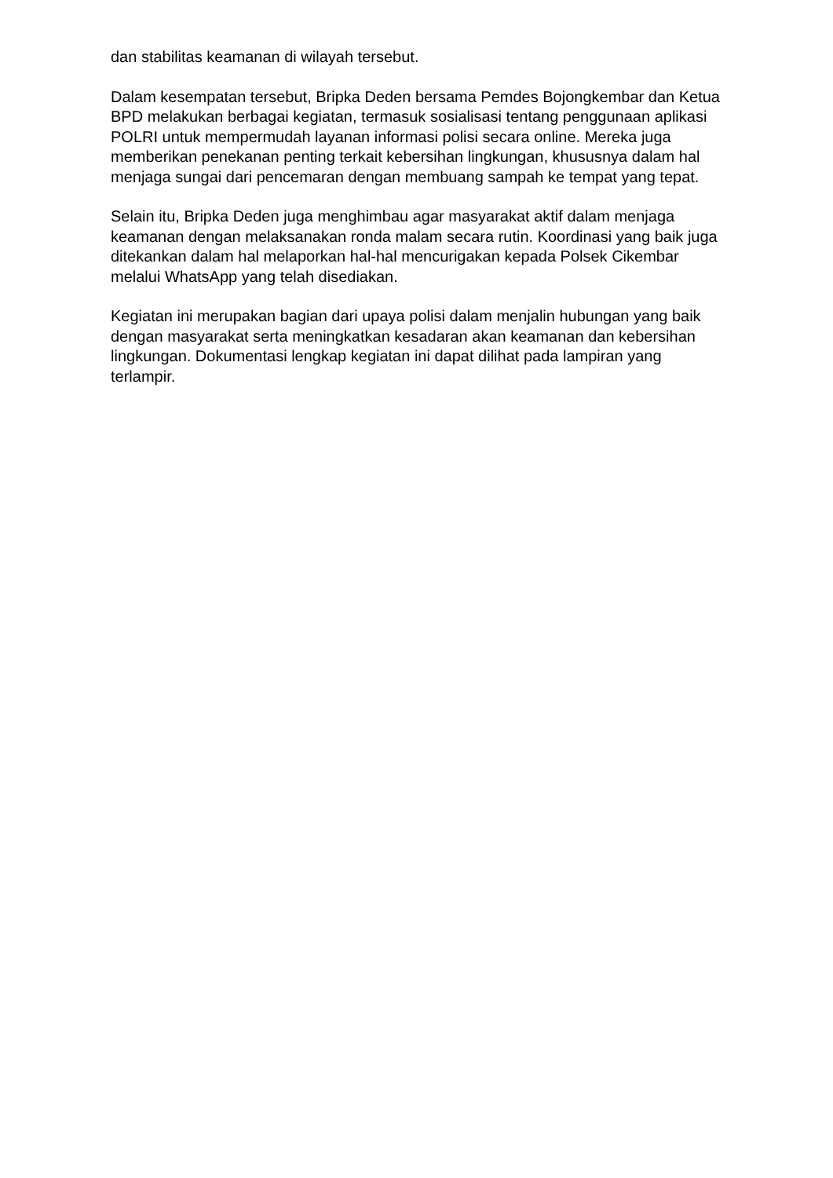dan stabilitas keamanan di wilayah tersebut.
Dalam kesempatan tersebut, Bripka Deden bersama Pemdes Bojongkembar dan Ketua BPD melakukan berbagai kegiatan, termasuk sosialisasi tentang penggunaan aplikasi POLRI untuk mempermudah layanan informasi polisi secara online. Mereka juga memberikan penekanan penting terkait kebersihan lingkungan, khususnya dalam hal menjaga sungai dari pencemaran dengan membuang sampah ke tempat yang tepat.
Selain itu, Bripka Deden juga menghimbau agar masyarakat aktif dalam menjaga keamanan dengan melaksanakan ronda malam secara rutin. Koordinasi yang baik juga ditekankan dalam hal melaporkan hal-hal mencurigakan kepada Polsek Cikembar melalui WhatsApp yang telah disediakan.
Kegiatan ini merupakan bagian dari upaya polisi dalam menjalin hubungan yang baik dengan masyarakat serta meningkatkan kesadaran akan keamanan dan kebersihan lingkungan. Dokumentasi lengkap kegiatan ini dapat dilihat pada lampiran yang terlampir.